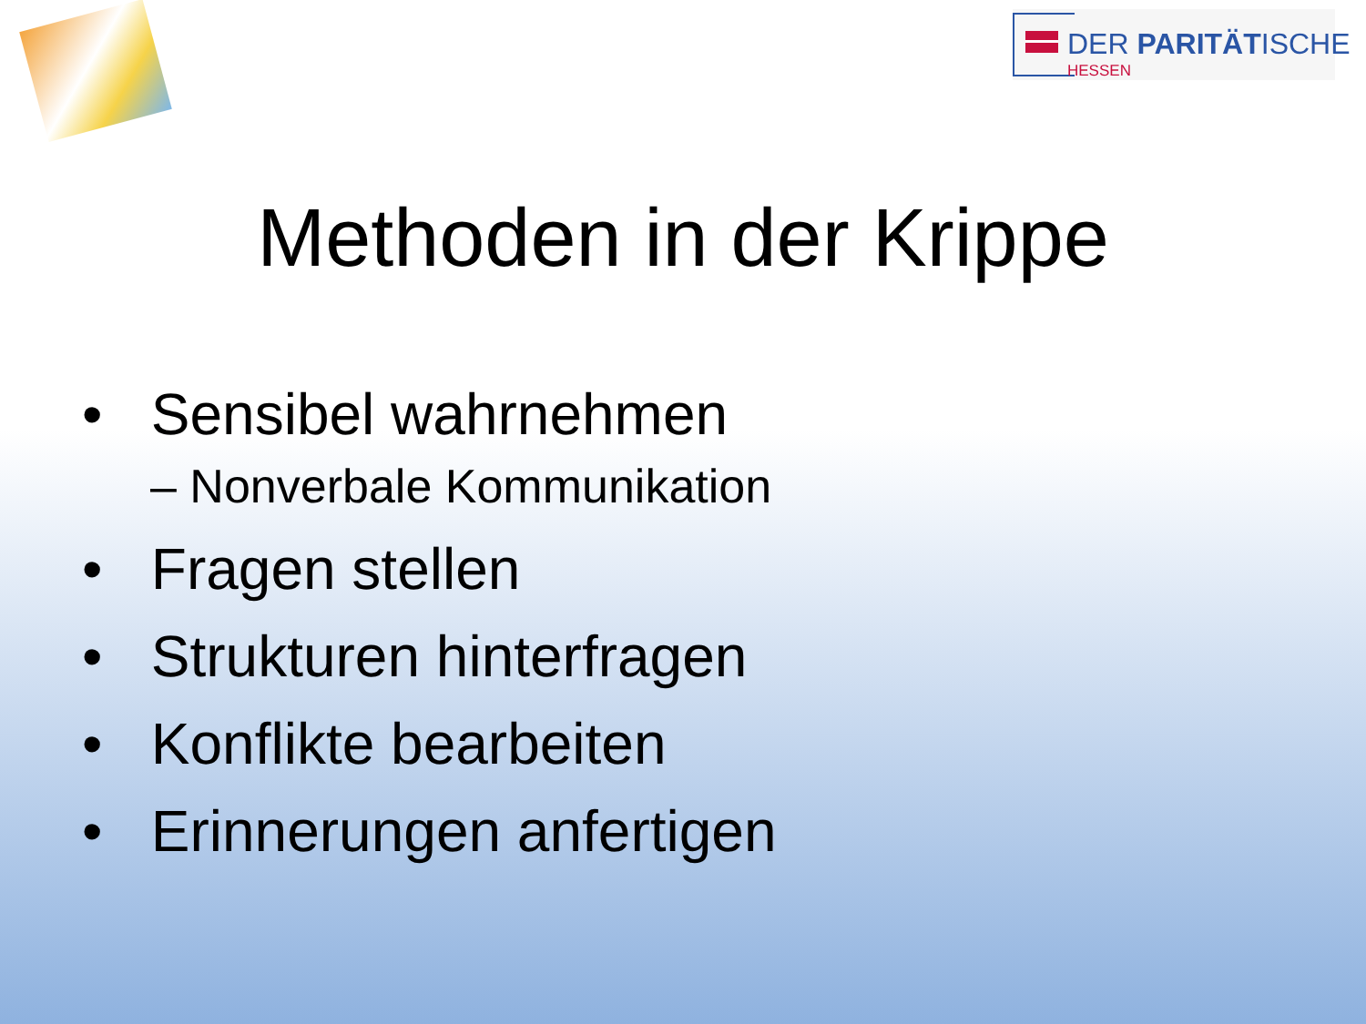DER PARITÄTISCHE
HESSEN
Methoden in der Krippe
• Sensibel wahrnehmen
– Nonverbale Kommunikation
• Fragen stellen
• Strukturen hinterfragen
• Konflikte bearbeiten
• Erinnerungen anfertigen